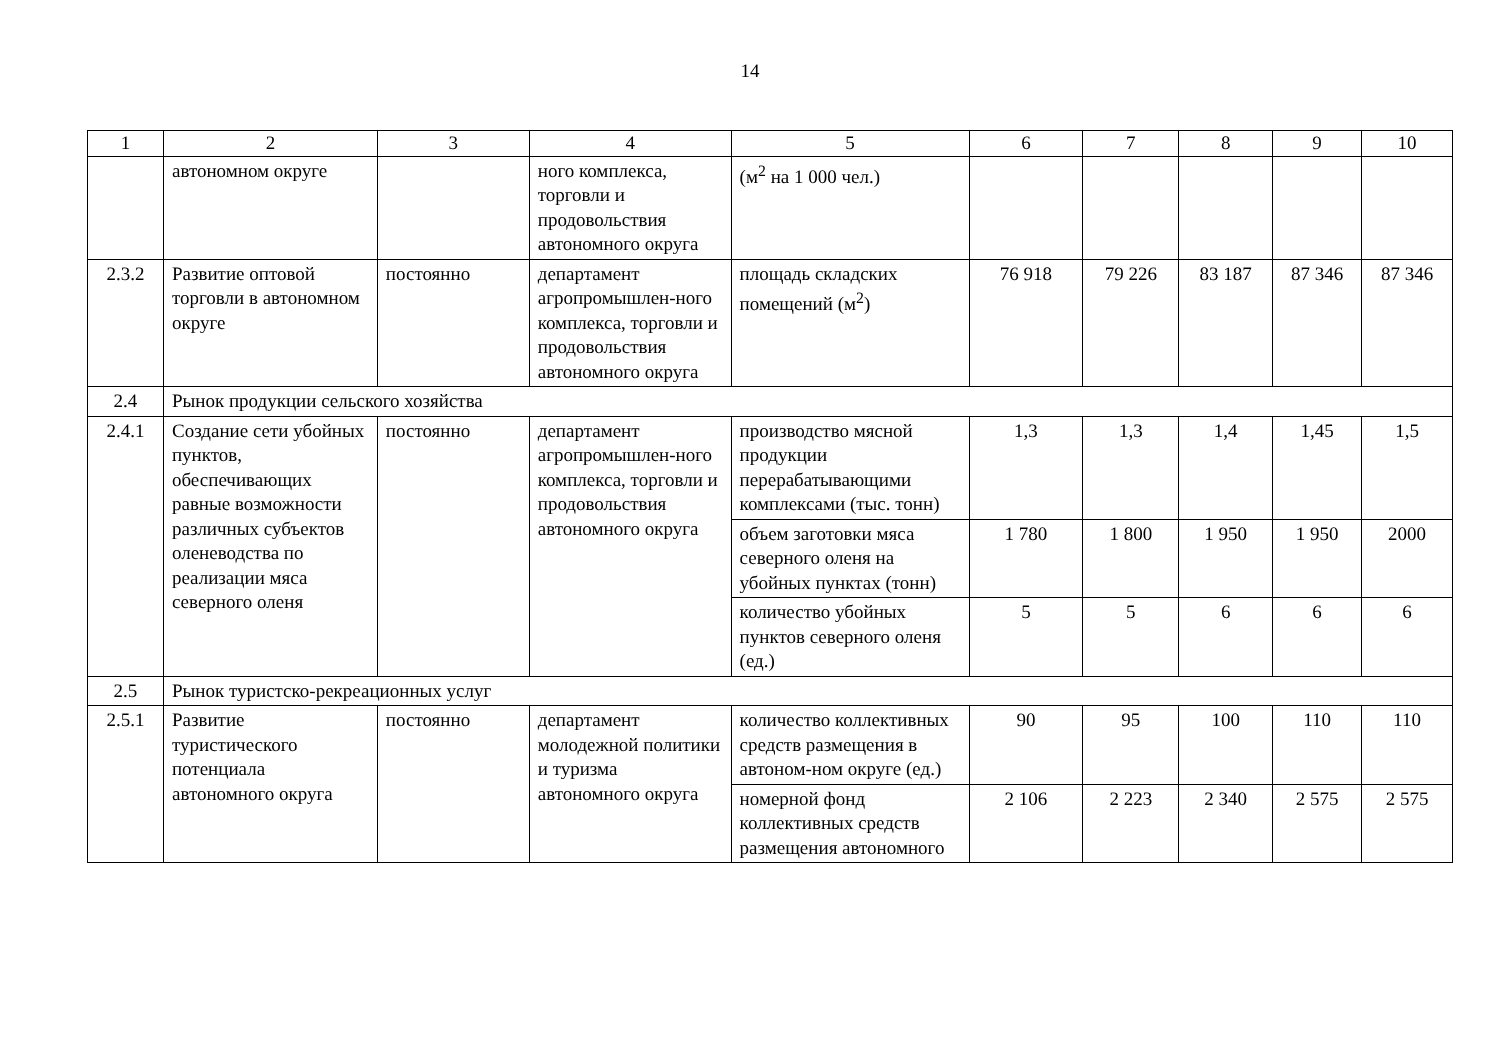14
| 1 | 2 | 3 | 4 | 5 | 6 | 7 | 8 | 9 | 10 |
| --- | --- | --- | --- | --- | --- | --- | --- | --- | --- |
| | автономном округе | | ного комплекса, торговли и продовольствия автономного округа | (м<sup>2</sup> на 1 000 чел.) | | | | | |
| 2.3.2 | Развитие оптовой торговли в автономном округе | постоянно | департамент агропромышлен-ного комплекса, торговли и продовольствия автономного округа | площадь складских помещений (м<sup>2</sup>) | 76 918 | 79 226 | 83 187 | 87 346 | 87 346 |
| 2.4 | Рынок продукции сельского хозяйства | | | | | | | | |
| 2.4.1 | Создание сети убойных пунктов, обеспечивающих равные возможности различных субъектов оленеводства по реализации мяса северного оленя | постоянно | департамент агропромышлен-ного комплекса, торговли и продовольствия автономного округа | производство мясной продукции перерабатывающими комплексами (тыс. тонн) | 1,3 | 1,3 | 1,4 | 1,45 | 1,5 |
| | | | | объем заготовки мяса северного оленя на убойных пунктах (тонн) | 1 780 | 1 800 | 1 950 | 1 950 | 2000 |
| | | | | количество убойных пунктов северного оленя (ед.) | 5 | 5 | 6 | 6 | 6 |
| 2.5 | Рынок туристско-рекреационных услуг | | | | | | | | |
| 2.5.1 | Развитие туристического потенциала автономного округа | постоянно | департамент молодежной политики и туризма автономного округа | количество коллективных средств размещения в автоном-ном округе (ед.) | 90 | 95 | 100 | 110 | 110 |
| | | | | номерной фонд коллективных средств размещения автономного | 2 106 | 2 223 | 2 340 | 2 575 | 2 575 |